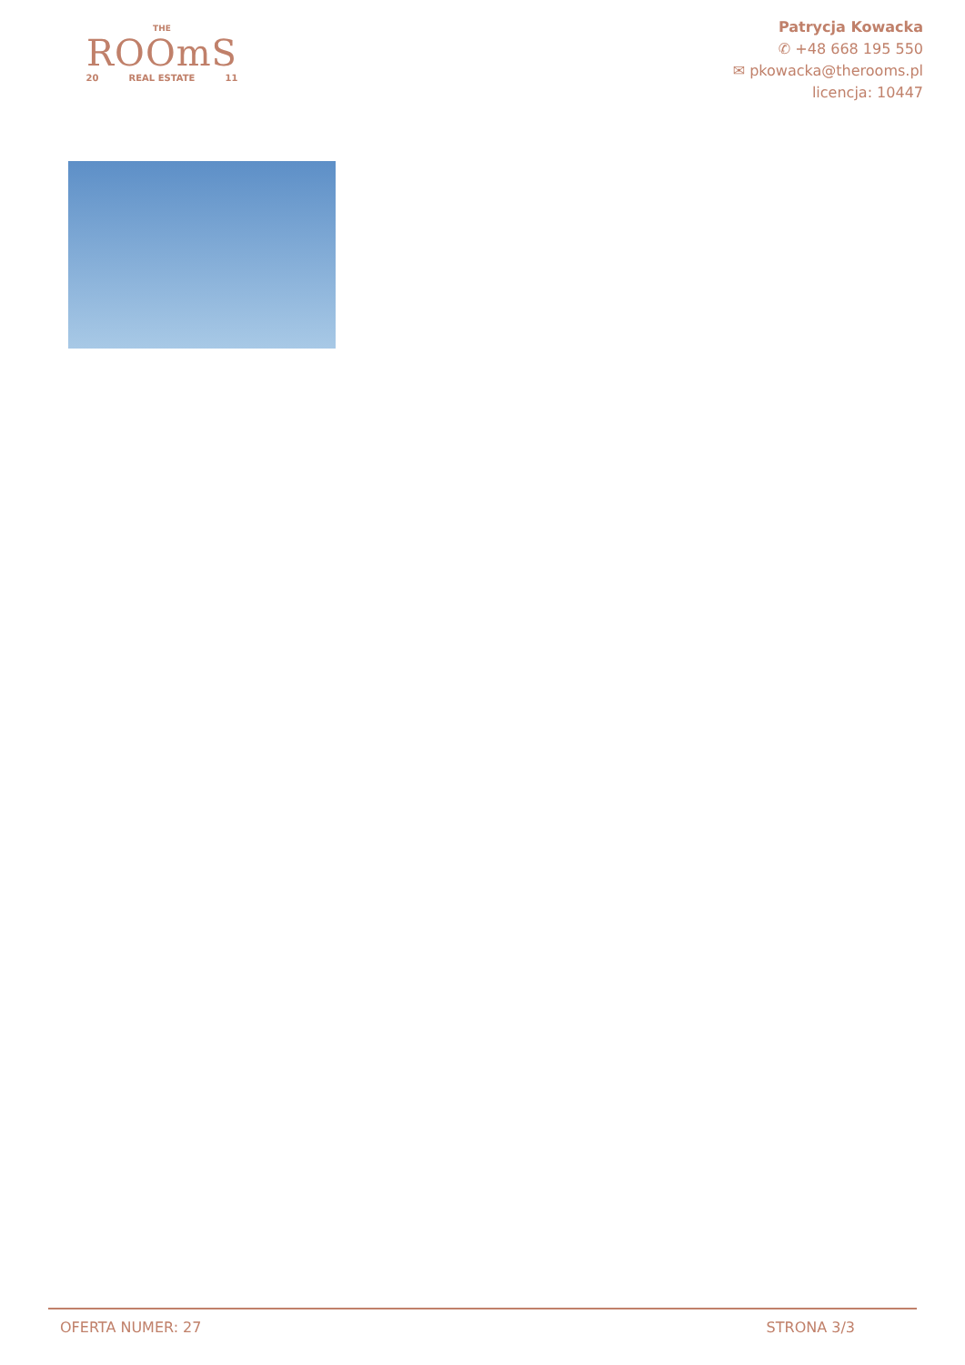THE
ROOmS
20 REAL ESTATE 11
Patrycja Kowacka
✆ +48 668 195 550
✉ pkowacka@therooms.pl
licencja: 10447
OFERTA NUMER: 27 STRONA 3/3